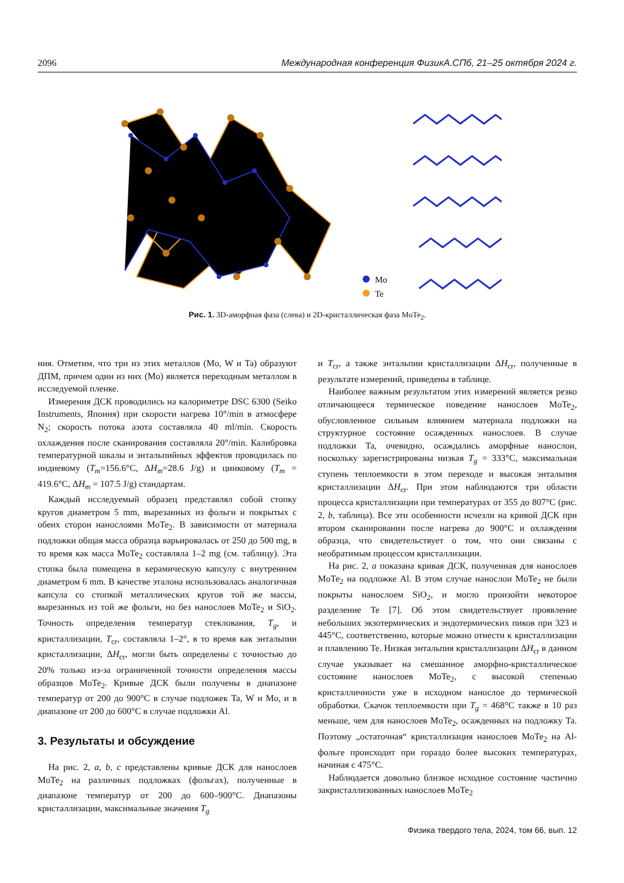2096 Международная конференция ФизикА.СПб, 21–25 октября 2024 г.
Mo
Te
Рис. 1. 3D-аморфная фаза (слева) и 2D-кристаллическая фаза MoTe<sub>2</sub>.
ния. Отметим, что три из этих металлов (Mo, W и Ta) образуют ДПМ, причем один из них (Mo) является переходным металлом в исследуемой пленке.
Измерения ДСК проводились на калориметре DSC 6300 (Seiko Instruments, Япония) при скорости нагрева 10°/min в атмосфере N<sub>2</sub>; скорость потока азота составляла 40 ml/min. Скорость охлаждения после сканирования составляла 20°/min. Калибровка температурной шкалы и энтальпийных эффектов проводилась по индиевому (T<sub>m</sub>=156.6°C, ΔH<sub>m</sub>=28.6 J/g) и цинковому (T<sub>m</sub> = 419.6°C, ΔH<sub>m</sub> = 107.5 J/g) стандартам.
Каждый исследуемый образец представлял собой стопку кругов диаметром 5 mm, вырезанных из фольги и покрытых с обеих сторон нанослоями MoTe<sub>2</sub>. В зависимости от материала подложки общая масса образца варьировалась от 250 до 500 mg, в то время как масса MoTe<sub>2</sub> составляла 1–2 mg (см. таблицу). Эта стопка была помещена в керамическую капсулу с внутренним диаметром 6 mm. В качестве эталона использовалась аналогичная капсула со стопкой металлических кругов той же массы, вырезанных из той же фольги, но без нанослоев MoTe<sub>2</sub> и SiO<sub>2</sub>. Точность определения температур стеклования, T<sub>g</sub>, и кристаллизации, T<sub>cr</sub>, составляла 1–2°, в то время как энтальпии кристаллизации, ΔH<sub>cr</sub>, могли быть определены с точностью до 20% только из-за ограниченной точности определения массы образцов MoTe<sub>2</sub>. Кривые ДСК были получены в диапазоне температур от 200 до 900°C в случае подложек Ta, W и Mo, и в диапазоне от 200 до 600°C в случае подложки Al.
3. Результаты и обсуждение
На рис. 2, a, b, c представлены кривые ДСК для нанослоев MoTe<sub>2</sub> на различных подложках (фольгах), полученные в диапазоне температур от 200 до 600–900°C. Диапазоны кристаллизации, максимальные значения T<sub>g</sub>
и T<sub>cr</sub>, а также энтальпии кристаллизации ΔH<sub>cr</sub>, полученные в результате измерений, приведены в таблице.
Наиболее важным результатом этих измерений является резко отличающееся термическое поведение нанослоев MoTe<sub>2</sub>, обусловленное сильным влиянием материала подложки на структурное состояние осажденных нанослоев. В случае подложки Ta, очевидно, осаждались аморфные нанослои, поскольку зарегистрированы низкая T<sub>g</sub> = 333°C, максимальная ступень теплоемкости в этом переходе и высокая энтальпия кристаллизации ΔH<sub>cr</sub>. При этом наблюдаются три области процесса кристаллизации при температурах от 355 до 807°C (рис. 2, b, таблица). Все эти особенности исчезли на кривой ДСК при втором сканировании после нагрева до 900°C и охлаждения образца, что свидетельствует о том, что они связаны с необратимым процессом кристаллизации.
На рис. 2, a показана кривая ДСК, полученная для нанослоев MoTe<sub>2</sub> на подложке Al. В этом случае нанослои MoTe<sub>2</sub> не были покрыты нанослоем SiO<sub>2</sub>, и могло произойти некоторое разделение Te [7]. Об этом свидетельствует проявление небольших экзотермических и эндотермических пиков при 323 и 445°C, соответственно, которые можно отнести к кристаллизации и плавлению Te. Низкая энтальпия кристаллизации ΔH<sub>cr</sub> в данном случае указывает на смешанное аморфно-кристаллическое состояние нанослоев MoTe<sub>2</sub>, с высокой степенью кристалличности уже в исходном нанослое до термической обработки. Скачок теплоемкости при T<sub>g</sub> = 468°C также в 10 раз меньше, чем для нанослоев MoTe<sub>2</sub>, осажденных на подложку Ta. Поэтому „остаточная“ кристаллизация нанослоев MoTe<sub>2</sub> на Al-фольге происходит при гораздо более высоких температурах, начиная с 475°C.
Наблюдается довольно близкое исходное состояние частично закристаллизованных нанослоев MoTe<sub>2</sub>
Физика твердого тела, 2024, том 66, вып. 12